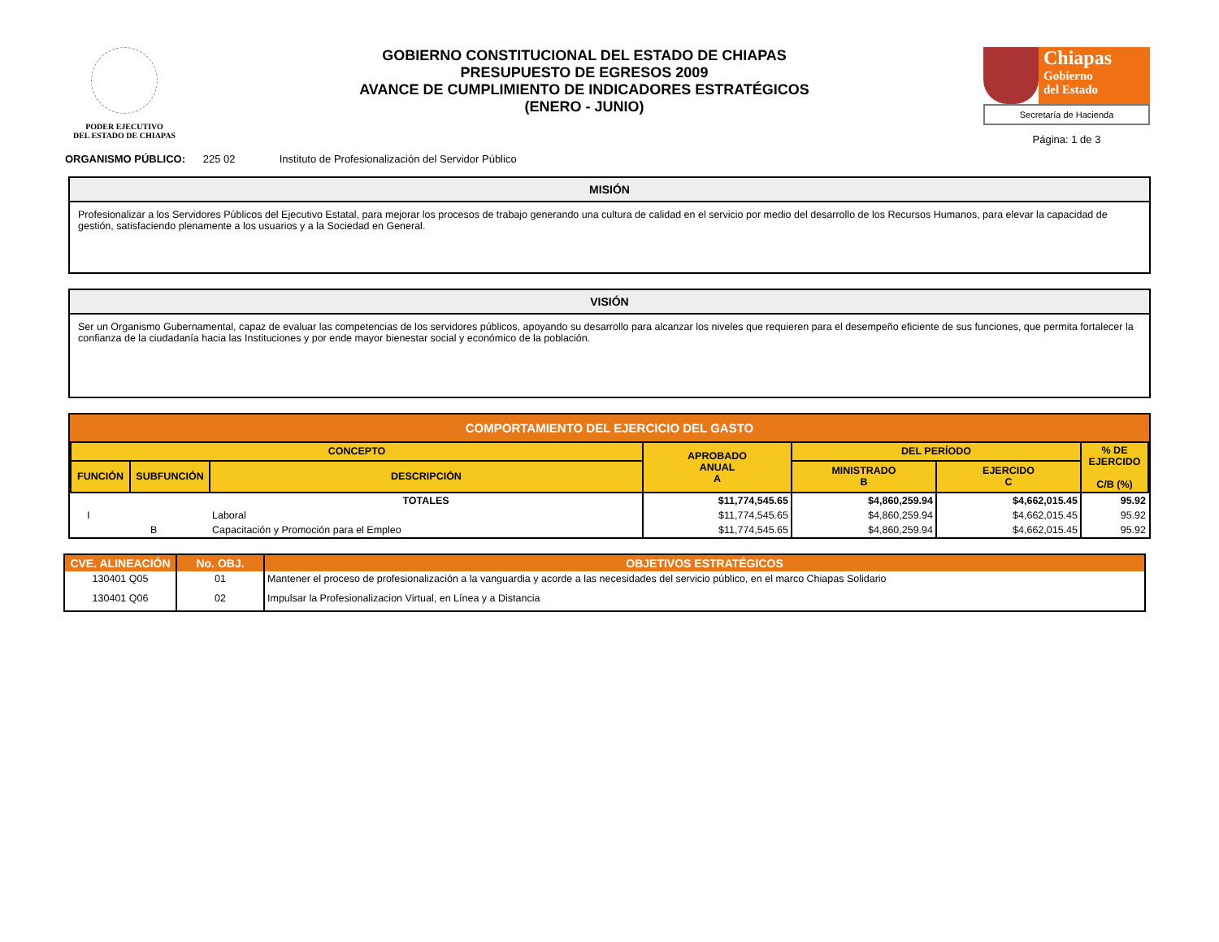PODER EJECUTIVO
DEL ESTADO DE CHIAPAS
GOBIERNO CONSTITUCIONAL DEL ESTADO DE CHIAPAS
PRESUPUESTO DE EGRESOS 2009
AVANCE DE CUMPLIMIENTO DE INDICADORES ESTRATÉGICOS
(ENERO - JUNIO)
Chiapas
Gobierno
del Estado
Secretaría de Hacienda
Página: 1 de 3
ORGANISMO PÚBLICO: 225 02 Instituto de Profesionalización del Servidor Público
MISIÓN
Profesionalizar a los Servidores Públicos del Ejecutivo Estatal, para mejorar los procesos de trabajo generando una cultura de calidad en el servicio por medio del desarrollo de los Recursos Humanos, para elevar la capacidad de gestión, satisfaciendo plenamente a los usuarios y a la Sociedad en General.
VISIÓN
Ser un Organismo Gubernamental, capaz de evaluar las competencias de los servidores públicos, apoyando su desarrollo para alcanzar los niveles que requieren para el desempeño eficiente de sus funciones, que permita fortalecer la confianza de la ciudadanía hacia las Instituciones y por ende mayor bienestar social y económico de la población.
COMPORTAMIENTO DEL EJERCICIO DEL GASTO
| CONCEPTO | | | APROBADO ANUAL A | DEL PERÍODO | | % DE EJERCIDO C/B (%) |
| --- | --- | --- | --- | --- | --- | --- |
| FUNCIÓN | SUBFUNCIÓN | DESCRIPCIÓN | | MINISTRADO B | EJERCIDO C | |
| | | TOTALES | $11,774,545.65 | $4,860,259.94 | $4,662,015.45 | 95.92 |
| I | | Laboral | $11,774,545.65 | $4,860,259.94 | $4,662,015.45 | 95.92 |
| | B | Capacitación y Promoción para el Empleo | $11,774,545.65 | $4,860,259.94 | $4,662,015.45 | 95.92 |
| CVE. ALINEACIÓN | No. OBJ. | OBJETIVOS ESTRATÉGICOS |
| --- | --- | --- |
| 130401 Q05 | 01 | Mantener el proceso de profesionalización a la vanguardia y acorde a las necesidades del servicio público, en el marco Chiapas Solidario |
| 130401 Q06 | 02 | Impulsar la Profesionalizacion Virtual, en Línea y a Distancia |